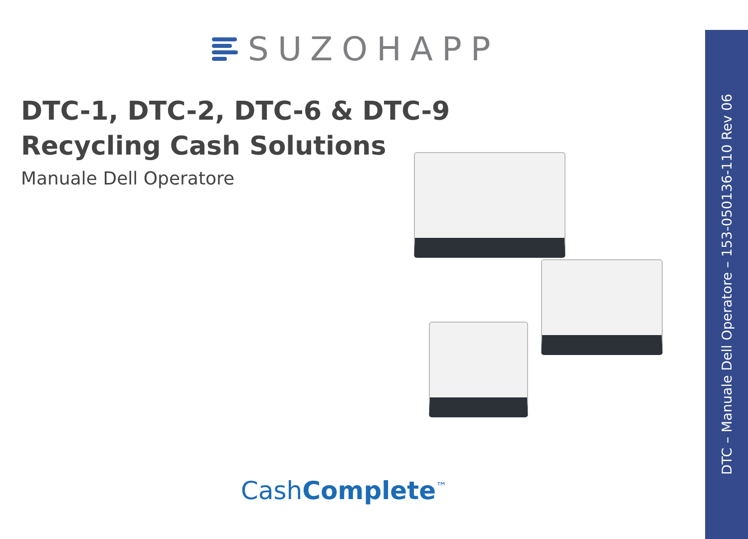SUZOHAPP
DTC-1, DTC-2, DTC-6 & DTC-9
Recycling Cash Solutions
Manuale Dell Operatore
CashComplete<sup>™</sup>
DTC – Manuale Dell Operatore – 153-050136-110 Rev 06